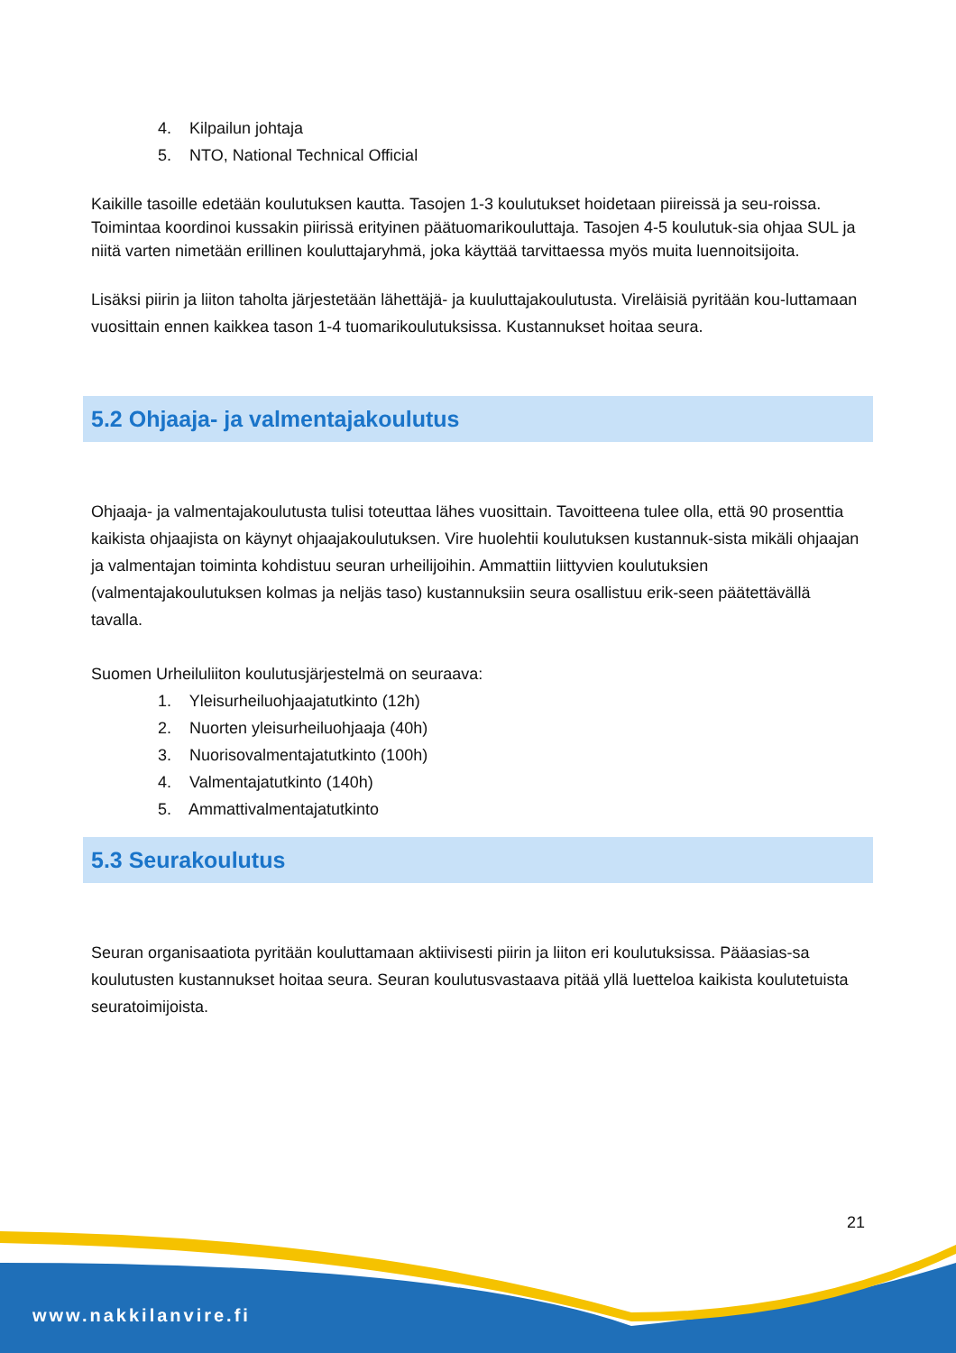4. Kilpailun johtaja
5. NTO, National Technical Official
Kaikille tasoille edetään koulutuksen kautta. Tasojen 1-3 koulutukset hoidetaan piireissä ja seu-roissa. Toimintaa koordinoi kussakin piirissä erityinen päätuomarikouluttaja. Tasojen 4-5 koulutuk-sia ohjaa SUL ja niitä varten nimetään erillinen kouluttajaryhmä, joka käyttää tarvittaessa myös muita luennoitsijoita.
Lisäksi piirin ja liiton taholta järjestetään lähettäjä- ja kuuluttajakoulutusta. Vireläisiä pyritään kou-luttamaan vuosittain ennen kaikkea tason 1-4 tuomarikoulutuksissa. Kustannukset hoitaa seura.
5.2 Ohjaaja- ja valmentajakoulutus
Ohjaaja- ja valmentajakoulutusta tulisi toteuttaa lähes vuosittain. Tavoitteena tulee olla, että 90 prosenttia kaikista ohjaajista on käynyt ohjaajakoulutuksen. Vire huolehtii koulutuksen kustannuk-sista mikäli ohjaajan ja valmentajan toiminta kohdistuu seuran urheilijoihin. Ammattiin liittyvien koulutuksien (valmentajakoulutuksen kolmas ja neljäs taso) kustannuksiin seura osallistuu erik-seen päätettävällä tavalla.
Suomen Urheiluliiton koulutusjärjestelmä on seuraava:
1. Yleisurheiluohjaajatutkinto (12h)
2. Nuorten yleisurheiluohjaaja (40h)
3. Nuorisovalmentajatutkinto (100h)
4. Valmentajatutkinto (140h)
5. Ammattivalmentajatutkinto
5.3 Seurakoulutus
Seuran organisaatiota pyritään kouluttamaan aktiivisesti piirin ja liiton eri koulutuksissa. Pääasias-sa koulutusten kustannukset hoitaa seura. Seuran koulutusvastaava pitää yllä luetteloa kaikista koulutetuista seuratoimijoista.
21
www.nakkilanvire.fi